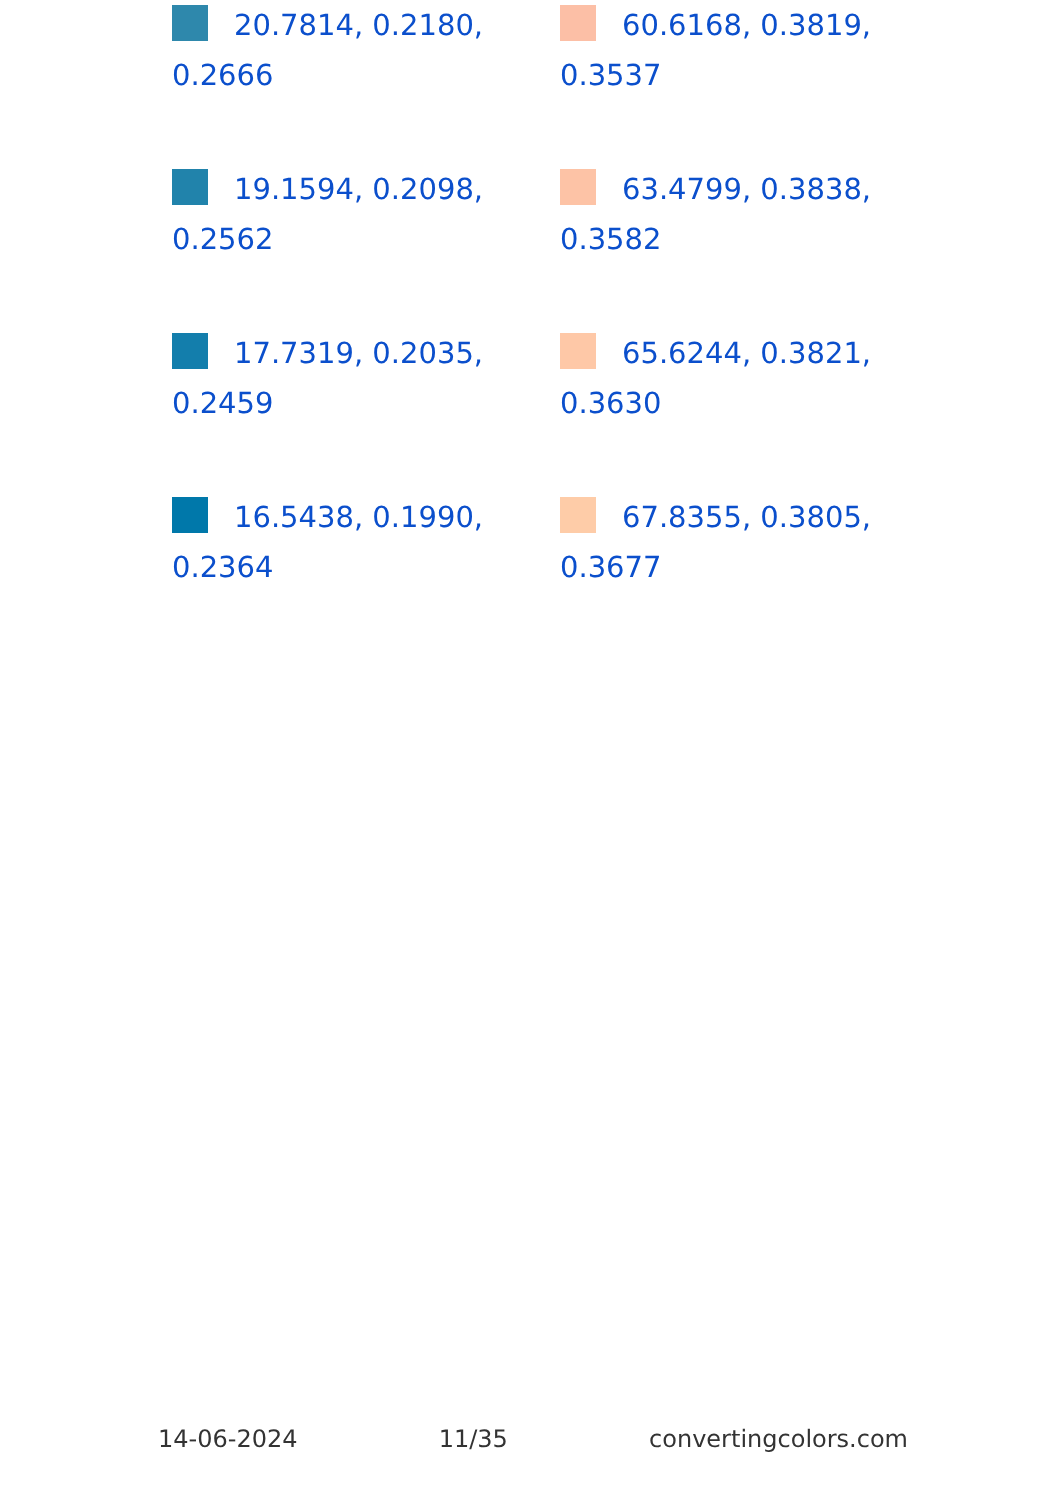20.7814, 0.2180, 0.2666
60.6168, 0.3819, 0.3537
19.1594, 0.2098, 0.2562
63.4799, 0.3838, 0.3582
17.7319, 0.2035, 0.2459
65.6244, 0.3821, 0.3630
16.5438, 0.1990, 0.2364
67.8355, 0.3805, 0.3677
14-06-2024 11/35 convertingcolors.com